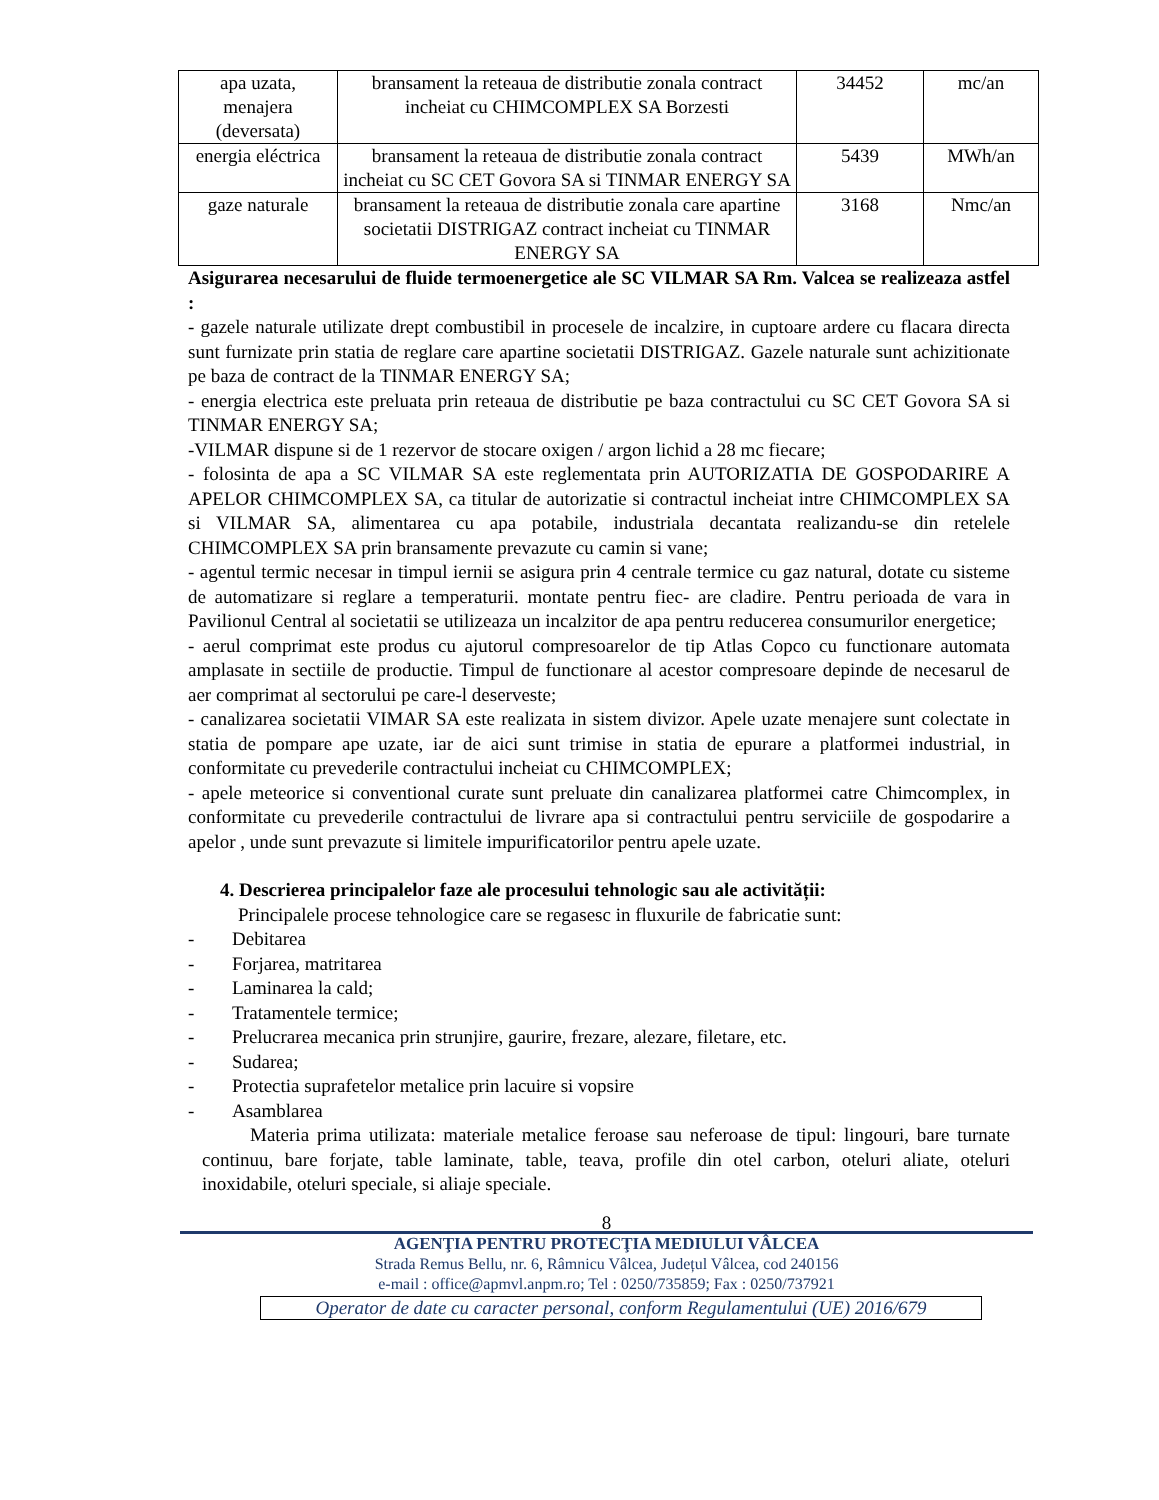| apa uzata, menajera (deversata) | bransament la reteaua de distributie zonala contract incheiat cu CHIMCOMPLEX SA Borzesti | 34452 | mc/an |
| energia eléctrica | bransament la reteaua de distributie zonala contract incheiat cu SC CET Govora SA si TINMAR ENERGY SA | 5439 | MWh/an |
| gaze naturale | bransament la reteaua de distributie zonala care apartine societatii DISTRIGAZ contract incheiat cu TINMAR ENERGY SA | 3168 | Nmc/an |
Asigurarea necesarului de fluide termoenergetice ale SC VILMAR SA Rm. Valcea se realizeaza astfel :
- gazele naturale utilizate drept combustibil in procesele de incalzire, in cuptoare ardere cu flacara directa sunt furnizate prin statia de reglare care apartine societatii DISTRIGAZ. Gazele naturale sunt achizitionate pe baza de contract de la TINMAR ENERGY SA;
- energia electrica este preluata prin reteaua de distributie pe baza contractului cu SC CET Govora SA si TINMAR ENERGY SA;
-VILMAR dispune si de 1 rezervor de stocare oxigen / argon lichid a 28 mc fiecare;
- folosinta de apa a SC VILMAR SA este reglementata prin AUTORIZATIA DE GOSPODARIRE A APELOR CHIMCOMPLEX SA, ca titular de autorizatie si contractul incheiat intre CHIMCOMPLEX SA si VILMAR SA, alimentarea cu apa potabile, industriala decantata realizandu-se din retelele CHIMCOMPLEX SA prin bransamente prevazute cu camin si vane;
- agentul termic necesar in timpul iernii se asigura prin 4 centrale termice cu gaz natural, dotate cu sisteme de automatizare si reglare a temperaturii. montate pentru fiec- are cladire. Pentru perioada de vara in Pavilionul Central al societatii se utilizeaza un incalzitor de apa pentru reducerea consumurilor energetice;
- aerul comprimat este produs cu ajutorul compresoarelor de tip Atlas Copco cu functionare automata amplasate in sectiile de productie. Timpul de functionare al acestor compresoare depinde de necesarul de aer comprimat al sectorului pe care-l deserveste;
- canalizarea societatii VIMAR SA este realizata in sistem divizor. Apele uzate menajere sunt colectate in statia de pompare ape uzate, iar de aici sunt trimise in statia de epurare a platformei industrial, in conformitate cu prevederile contractului incheiat cu CHIMCOMPLEX;
- apele meteorice si conventional curate sunt preluate din canalizarea platformei catre Chimcomplex, in conformitate cu prevederile contractului de livrare apa si contractului pentru serviciile de gospodarire a apelor , unde sunt prevazute si limitele impurificatorilor pentru apele uzate.
4. Descrierea principalelor faze ale procesului tehnologic sau ale activității:
Principalele procese tehnologice care se regasesc in fluxurile de fabricatie sunt:
- Debitarea
- Forjarea, matritarea
- Laminarea la cald;
- Tratamentele termice;
- Prelucrarea mecanica prin strunjire, gaurire, frezare, alezare, filetare, etc.
- Sudarea;
- Protectia suprafetelor metalice prin lacuire si vopsire
- Asamblarea
Materia prima utilizata: materiale metalice feroase sau neferoase de tipul: lingouri, bare turnate continuu, bare forjate, table laminate, table, teava, profile din otel carbon, oteluri aliate, oteluri inoxidabile, oteluri speciale, si aliaje speciale.
8
AGENŢIA PENTRU PROTECŢIA MEDIULUI VÂLCEA
Strada Remus Bellu, nr. 6, Râmnicu Vâlcea, Județul Vâlcea, cod 240156
e-mail : office@apmvl.anpm.ro; Tel : 0250/735859; Fax : 0250/737921
Operator de date cu caracter personal, conform Regulamentului (UE) 2016/679